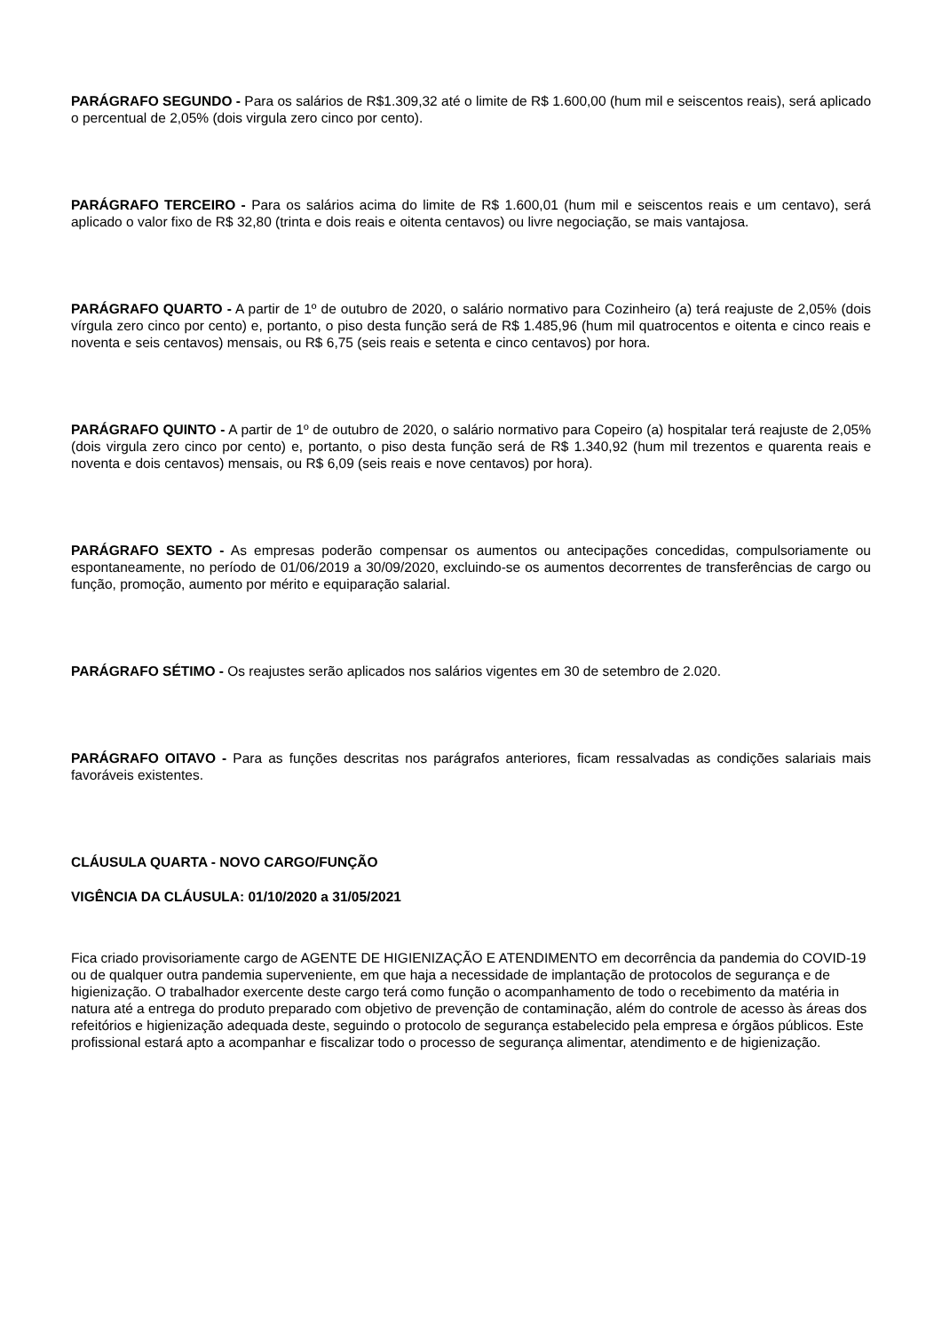PARÁGRAFO SEGUNDO - Para os salários de R$1.309,32 até o limite de R$ 1.600,00 (hum mil e seiscentos reais), será aplicado o percentual de 2,05% (dois virgula zero cinco por cento).
PARÁGRAFO TERCEIRO - Para os salários acima do limite de R$ 1.600,01 (hum mil e seiscentos reais e um centavo), será aplicado o valor fixo de R$ 32,80 (trinta e dois reais e oitenta centavos) ou livre negociação, se mais vantajosa.
PARÁGRAFO QUARTO - A partir de 1º de outubro de 2020, o salário normativo para Cozinheiro (a) terá reajuste de 2,05% (dois vírgula zero cinco por cento) e, portanto, o piso desta função será de R$ 1.485,96 (hum mil quatrocentos e oitenta e cinco reais e noventa e seis centavos) mensais, ou R$ 6,75 (seis reais e setenta e cinco centavos) por hora.
PARÁGRAFO QUINTO - A partir de 1º de outubro de 2020, o salário normativo para Copeiro (a) hospitalar terá reajuste de 2,05% (dois virgula zero cinco por cento) e, portanto, o piso desta função será de R$ 1.340,92 (hum mil trezentos e quarenta reais e noventa e dois centavos) mensais, ou R$ 6,09 (seis reais e nove centavos) por hora).
PARÁGRAFO SEXTO - As empresas poderão compensar os aumentos ou antecipações concedidas, compulsoriamente ou espontaneamente, no período de 01/06/2019 a 30/09/2020, excluindo-se os aumentos decorrentes de transferências de cargo ou função, promoção, aumento por mérito e equiparação salarial.
PARÁGRAFO SÉTIMO - Os reajustes serão aplicados nos salários vigentes em 30 de setembro de 2.020.
PARÁGRAFO OITAVO - Para as funções descritas nos parágrafos anteriores, ficam ressalvadas as condições salariais mais favoráveis existentes.
CLÁUSULA QUARTA - NOVO CARGO/FUNÇÃO
VIGÊNCIA DA CLÁUSULA: 01/10/2020 a 31/05/2021
Fica criado provisoriamente cargo de AGENTE DE HIGIENIZAÇÃO E ATENDIMENTO em decorrência da pandemia do COVID-19 ou de qualquer outra pandemia superveniente, em que haja a necessidade de implantação de protocolos de segurança e de higienização. O trabalhador exercente deste cargo terá como função o acompanhamento de todo o recebimento da matéria in natura até a entrega do produto preparado com objetivo de prevenção de contaminação, além do controle de acesso às áreas dos refeitórios e higienização adequada deste, seguindo o protocolo de segurança estabelecido pela empresa e órgãos públicos. Este profissional estará apto a acompanhar e fiscalizar todo o processo de segurança alimentar, atendimento e de higienização.